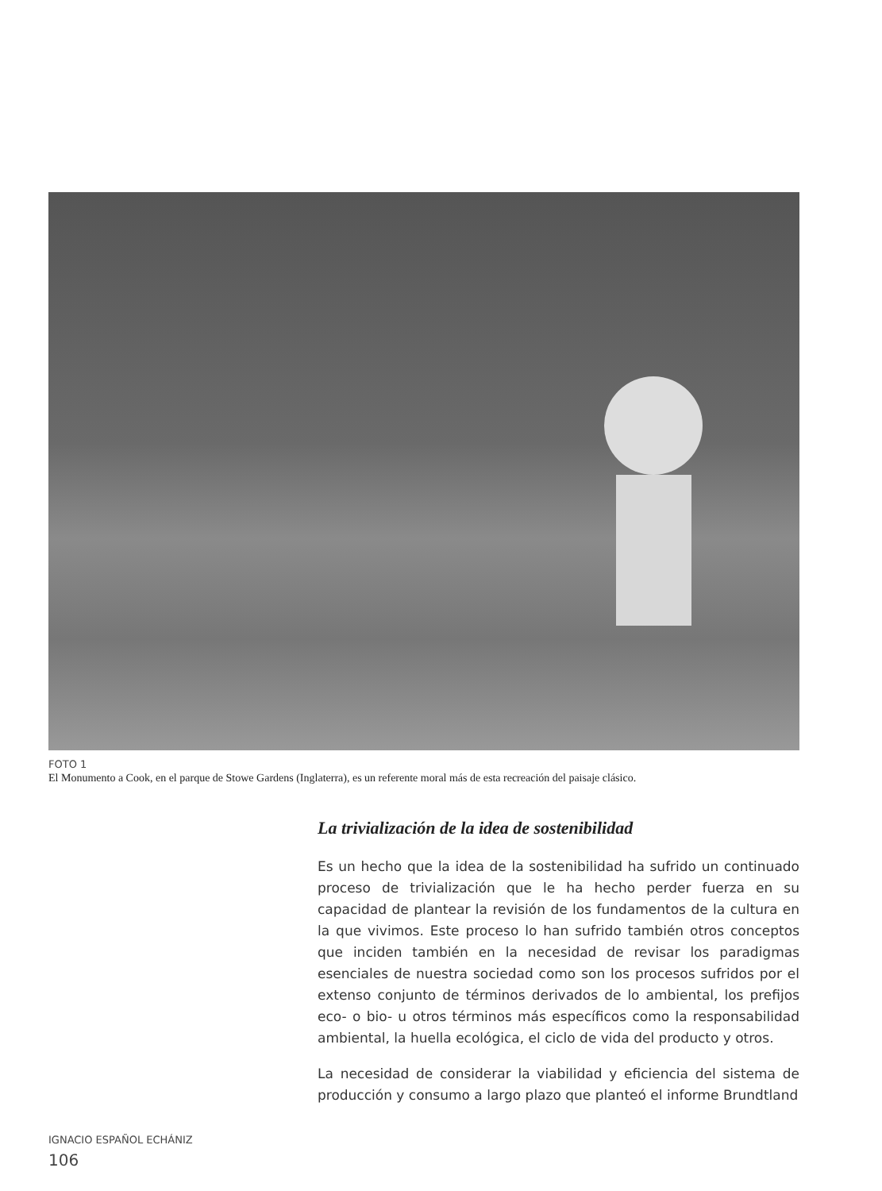FOTO 1
El Monumento a Cook, en el parque de Stowe Gardens (Inglaterra), es un referente moral más de esta recreación del paisaje clásico.
La trivialización de la idea de sostenibilidad
Es un hecho que la idea de la sostenibilidad ha sufrido un continuado proceso de trivialización que le ha hecho perder fuerza en su capacidad de plantear la revisión de los fundamentos de la cultura en la que vivimos. Este proceso lo han sufrido también otros conceptos que inciden también en la necesidad de revisar los paradigmas esenciales de nuestra sociedad como son los procesos sufridos por el extenso conjunto de términos derivados de lo ambiental, los prefijos eco- o bio- u otros términos más específicos como la responsabilidad ambiental, la huella ecológica, el ciclo de vida del producto y otros.
La necesidad de considerar la viabilidad y eficiencia del sistema de producción y consumo a largo plazo que planteó el informe Brundtland
IGNACIO ESPAÑOL ECHÁNIZ
106